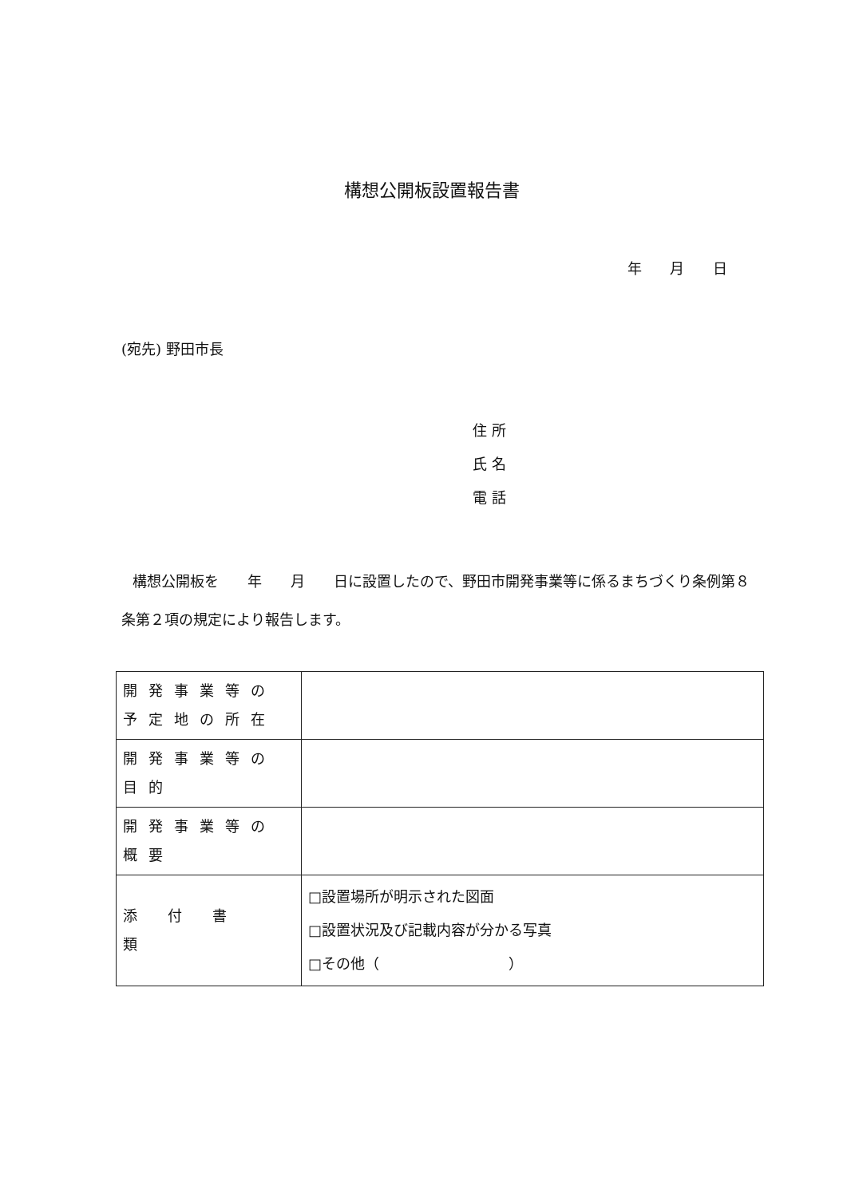構想公開板設置報告書
年 月 日
(宛先) 野田市長
住 所
氏 名
電 話
構想公開板を　　年　　月　　日に設置したので、野田市開発事業等に係るまちづくり条例第８条第２項の規定により報告します。
| 開発事業等の 予定地の所在 | |
| 開発事業等の目的 | |
| 開発事業等の概要 | |
| 添付書類 | □設置場所が明示された図面 □設置状況及び記載内容が分かる写真 □その他（ ） |